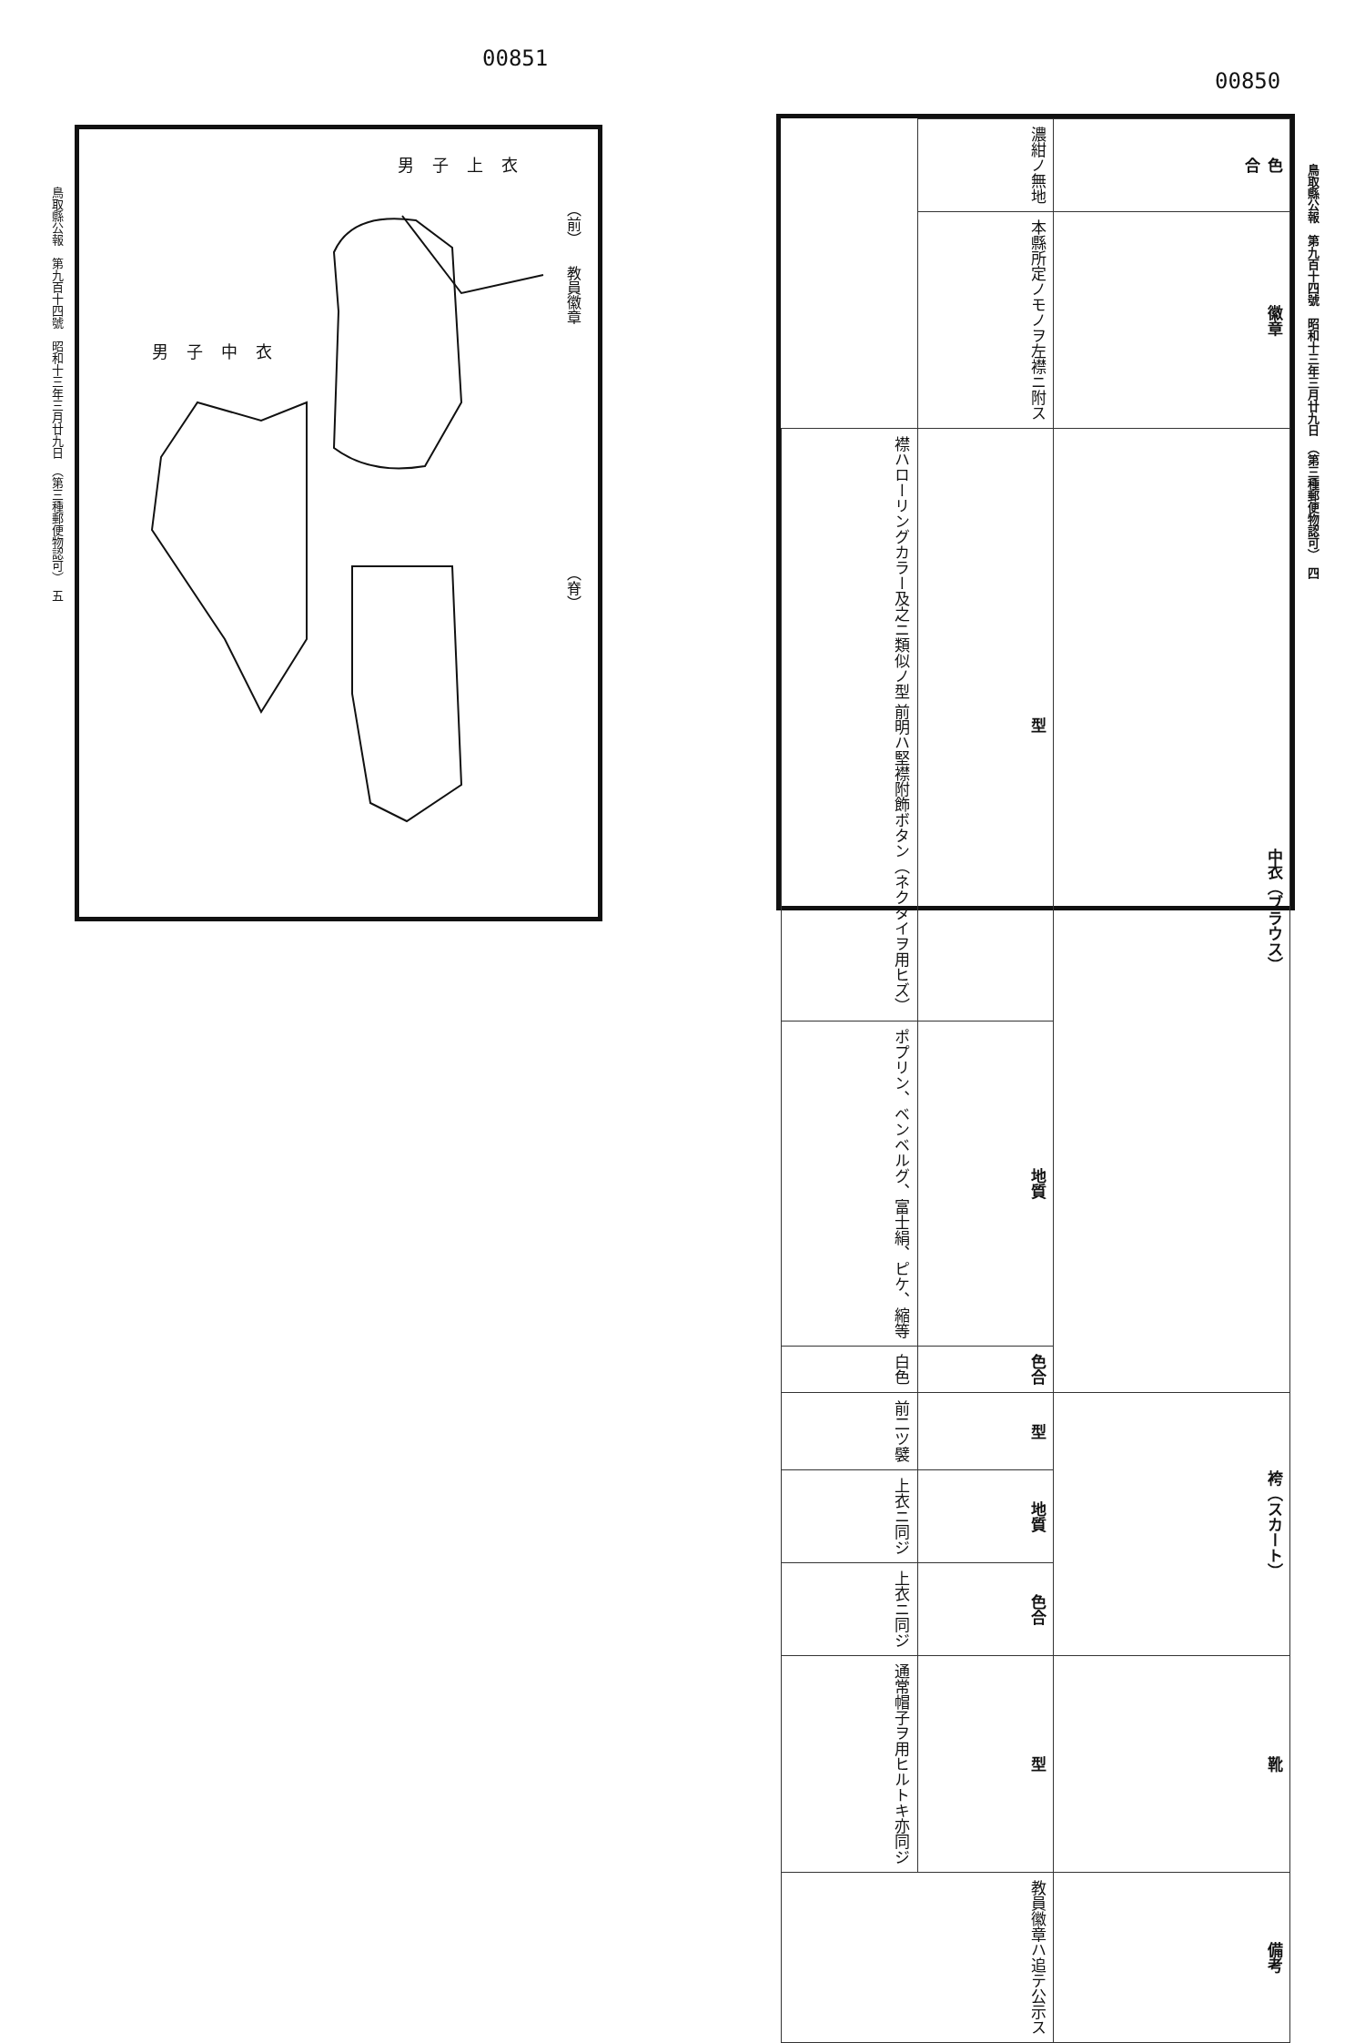00851
鳥取縣公報　第九百十四號　昭和十三年三月廿九日　（第三種郵便物認可）　五
男子上衣
（前）
教員徽章
男子中衣
（脊）
00850
鳥取縣公報　第九百十四號　昭和十三年三月廿九日　（第三種郵便物認可）　四
| 色 合 | 濃紺ノ無地 | |
| 徽章 | 本縣所定ノモノヲ左襟ニ附ス | |
| 中衣（ブラウス） | 型 | 襟ハローリングカラー及之ニ類似ノ型 前明ハ堅襟附飾ボタン（ネクタイヲ用ヒズ） |
| | 地質 | ポプリン、ベンベルグ、富士絹、ピケ、縮等 |
| | 色合 | 白色 |
| 袴（スカート） | 型 | 前二ツ襞 |
| | 地質 | 上衣ニ同ジ |
| | 色合 | 上衣ニ同ジ |
| 靴 | 型 | 通常帽子ヲ用ヒルトキ亦同ジ |
| 備考 | 教員徽章ハ追テ公示ス | |